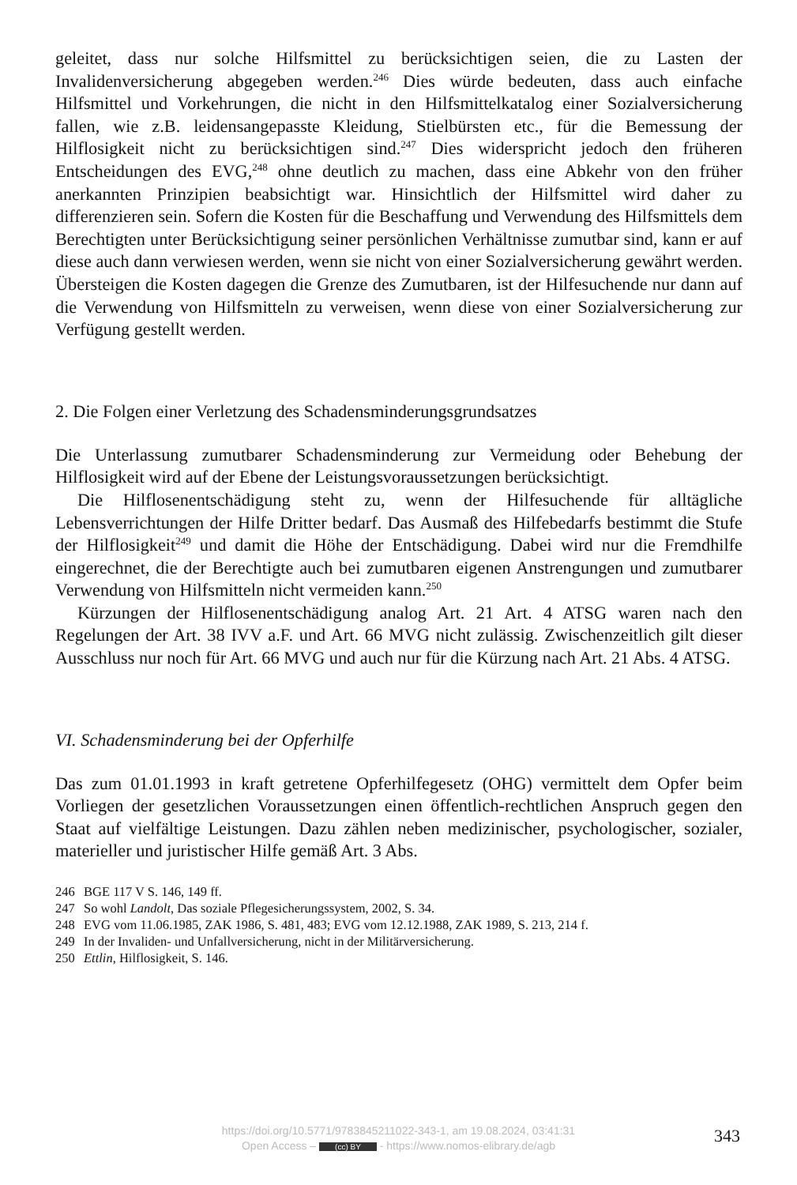geleitet, dass nur solche Hilfsmittel zu berücksichtigen seien, die zu Lasten der Invalidenversicherung abgegeben werden.<sup>246</sup> Dies würde bedeuten, dass auch einfache Hilfsmittel und Vorkehrungen, die nicht in den Hilfsmittelkatalog einer Sozialversicherung fallen, wie z.B. leidensangepasste Kleidung, Stielbürsten etc., für die Bemessung der Hilflosigkeit nicht zu berücksichtigen sind.<sup>247</sup> Dies widerspricht jedoch den früheren Entscheidungen des EVG,<sup>248</sup> ohne deutlich zu machen, dass eine Abkehr von den früher anerkannten Prinzipien beabsichtigt war. Hinsichtlich der Hilfsmittel wird daher zu differenzieren sein. Sofern die Kosten für die Beschaffung und Verwendung des Hilfsmittels dem Berechtigten unter Berücksichtigung seiner persönlichen Verhältnisse zumutbar sind, kann er auf diese auch dann verwiesen werden, wenn sie nicht von einer Sozialversicherung gewährt werden. Übersteigen die Kosten dagegen die Grenze des Zumutbaren, ist der Hilfesuchende nur dann auf die Verwendung von Hilfsmitteln zu verweisen, wenn diese von einer Sozialversicherung zur Verfügung gestellt werden.
2. Die Folgen einer Verletzung des Schadensminderungsgrundsatzes
Die Unterlassung zumutbarer Schadensminderung zur Vermeidung oder Behebung der Hilflosigkeit wird auf der Ebene der Leistungsvoraussetzungen berücksichtigt.
Die Hilflosenentschädigung steht zu, wenn der Hilfesuchende für alltägliche Lebensverrichtungen der Hilfe Dritter bedarf. Das Ausmaß des Hilfebedarfs bestimmt die Stufe der Hilflosigkeit<sup>249</sup> und damit die Höhe der Entschädigung. Dabei wird nur die Fremdhilfe eingerechnet, die der Berechtigte auch bei zumutbaren eigenen Anstrengungen und zumutbarer Verwendung von Hilfsmitteln nicht vermeiden kann.<sup>250</sup>
Kürzungen der Hilflosenentschädigung analog Art. 21 Art. 4 ATSG waren nach den Regelungen der Art. 38 IVV a.F. und Art. 66 MVG nicht zulässig. Zwischenzeitlich gilt dieser Ausschluss nur noch für Art. 66 MVG und auch nur für die Kürzung nach Art. 21 Abs. 4 ATSG.
VI. Schadensminderung bei der Opferhilfe
Das zum 01.01.1993 in kraft getretene Opferhilfegesetz (OHG) vermittelt dem Opfer beim Vorliegen der gesetzlichen Voraussetzungen einen öffentlich-rechtlichen Anspruch gegen den Staat auf vielfältige Leistungen. Dazu zählen neben medizinischer, psychologischer, sozialer, materieller und juristischer Hilfe gemäß Art. 3 Abs.
246 BGE 117 V S. 146, 149 ff.
247 So wohl Landolt, Das soziale Pflegesicherungssystem, 2002, S. 34.
248 EVG vom 11.06.1985, ZAK 1986, S. 481, 483; EVG vom 12.12.1988, ZAK 1989, S. 213, 214 f.
249 In der Invaliden- und Unfallversicherung, nicht in der Militärversicherung.
250 Ettlin, Hilflosigkeit, S. 146.
https://doi.org/10.5771/9783845211022-343-1, am 19.08.2024, 03:41:31
Open Access – (cc) BY - https://www.nomos-elibrary.de/agb
343